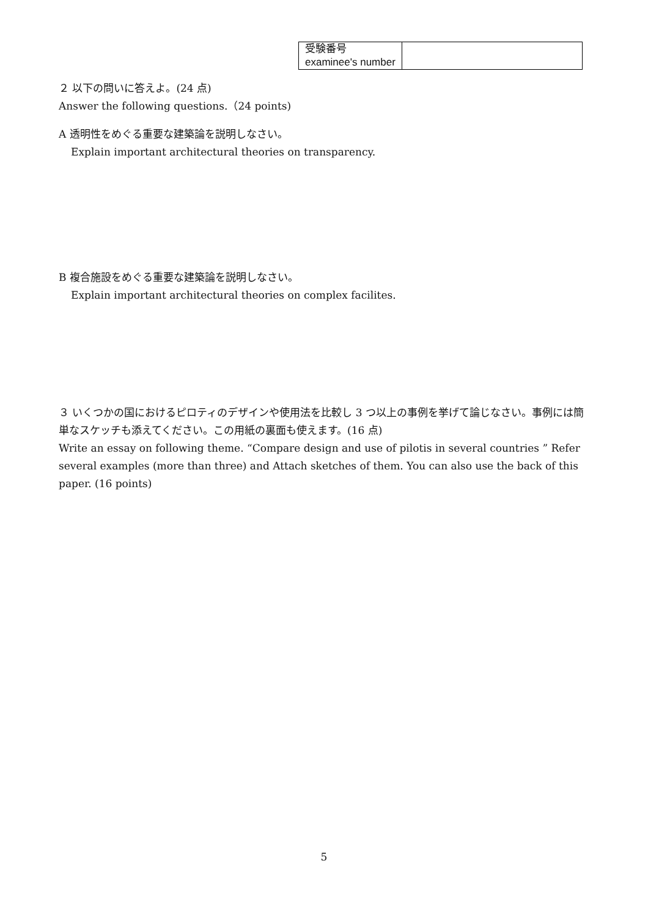| 受験番号 examinee's number | |
２ 以下の問いに答えよ。(24 点)
Answer the following questions.（24 points)
A 透明性をめぐる重要な建築論を説明しなさい。
Explain important architectural theories on transparency.
B 複合施設をめぐる重要な建築論を説明しなさい。
Explain important architectural theories on complex facilites.
３ いくつかの国におけるピロティのデザインや使用法を比較し 3 つ以上の事例を挙げて論じなさい。事例には簡単なスケッチも添えてください。この用紙の裏面も使えます。(16 点)
Write an essay on following theme. “Compare design and use of pilotis in several countries ” Refer several examples (more than three) and Attach sketches of them. You can also use the back of this paper. (16 points)
5